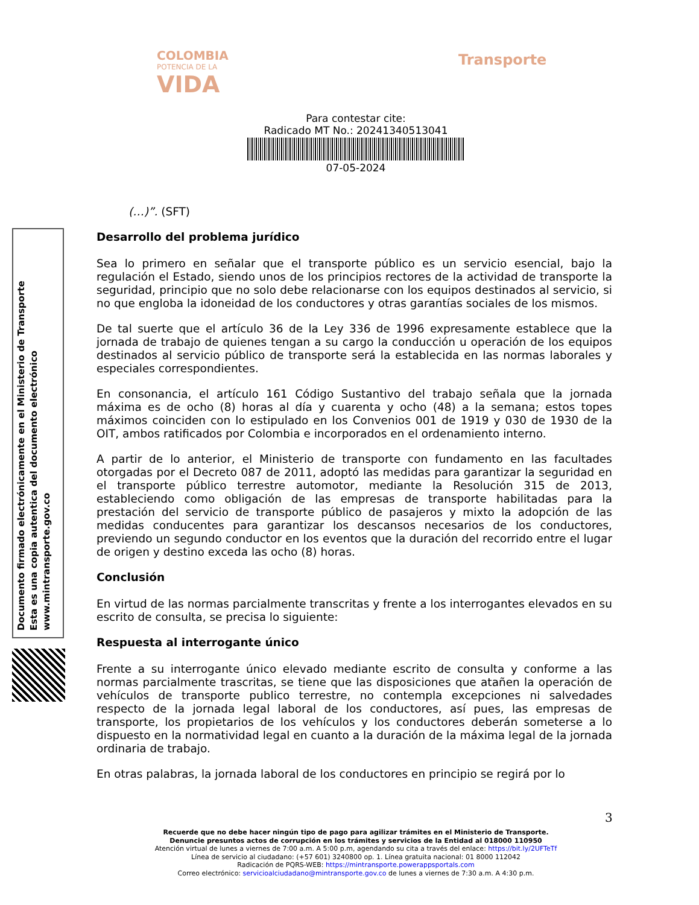COLOMBIA
POTENCIA DE LA
VIDA
Transporte
Para contestar cite:
Radicado MT No.: 20241340513041
07-05-2024
Documento firmado electrónicamente en el Ministerio de Transporte
Esta es una copia autentica del documento electrónico
www.mintransporte.gov.co
(…)”. (SFT)
Desarrollo del problema jurídico
Sea lo primero en señalar que el transporte público es un servicio esencial, bajo la regulación el Estado, siendo unos de los principios rectores de la actividad de transporte la seguridad, principio que no solo debe relacionarse con los equipos destinados al servicio, si no que engloba la idoneidad de los conductores y otras garantías sociales de los mismos.
De tal suerte que el artículo 36 de la Ley 336 de 1996 expresamente establece que la jornada de trabajo de quienes tengan a su cargo la conducción u operación de los equipos destinados al servicio público de transporte será la establecida en las normas laborales y especiales correspondientes.
En consonancia, el artículo 161 Código Sustantivo del trabajo señala que la jornada máxima es de ocho (8) horas al día y cuarenta y ocho (48) a la semana; estos topes máximos coinciden con lo estipulado en los Convenios 001 de 1919 y 030 de 1930 de la OIT, ambos ratificados por Colombia e incorporados en el ordenamiento interno.
A partir de lo anterior, el Ministerio de transporte con fundamento en las facultades otorgadas por el Decreto 087 de 2011, adoptó las medidas para garantizar la seguridad en el transporte público terrestre automotor, mediante la Resolución 315 de 2013, estableciendo como obligación de las empresas de transporte habilitadas para la prestación del servicio de transporte público de pasajeros y mixto la adopción de las medidas conducentes para garantizar los descansos necesarios de los conductores, previendo un segundo conductor en los eventos que la duración del recorrido entre el lugar de origen y destino exceda las ocho (8) horas.
Conclusión
En virtud de las normas parcialmente transcritas y frente a los interrogantes elevados en su escrito de consulta, se precisa lo siguiente:
Respuesta al interrogante único
Frente a su interrogante único elevado mediante escrito de consulta y conforme a las normas parcialmente trascritas, se tiene que las disposiciones que atañen la operación de vehículos de transporte publico terrestre, no contempla excepciones ni salvedades respecto de la jornada legal laboral de los conductores, así pues, las empresas de transporte, los propietarios de los vehículos y los conductores deberán someterse a lo dispuesto en la normatividad legal en cuanto a la duración de la máxima legal de la jornada ordinaria de trabajo.
En otras palabras, la jornada laboral de los conductores en principio se regirá por lo
3
Recuerde que no debe hacer ningún tipo de pago para agilizar trámites en el Ministerio de Transporte.
Denuncie presuntos actos de corrupción en los trámites y servicios de la Entidad al 018000 110950
Atención virtual de lunes a viernes de 7:00 a.m. A 5:00 p.m, agendando su cita a través del enlace: https://bit.ly/2UFTeTf
Línea de servicio al ciudadano: (+57 601) 3240800 op. 1. Línea gratuita nacional: 01 8000 112042
Radicación de PQRS-WEB: https://mintransporte.powerappsportals.com
Correo electrónico: servicioalciudadano@mintransporte.gov.co de lunes a viernes de 7:30 a.m. A 4:30 p.m.